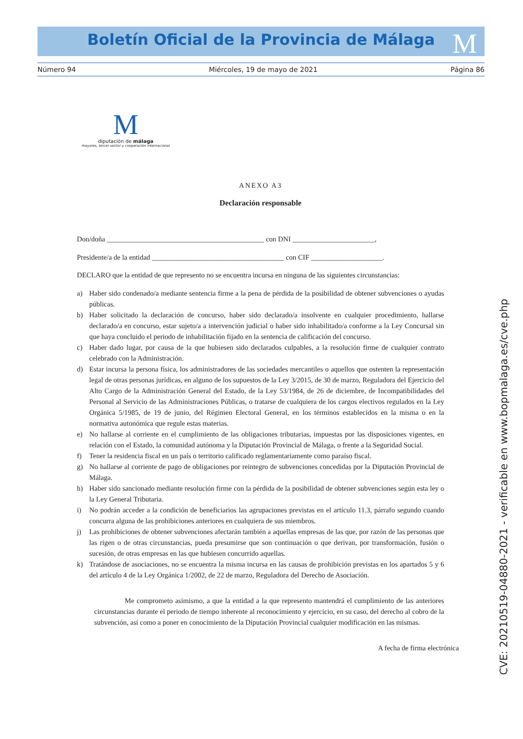Boletín Oficial de la Provincia de Málaga M
Número 94 Miércoles, 19 de mayo de 2021 Página 86
M
diputación de málaga
mayores, tercer sector y cooperación internacional
ANEXO A3
Declaración responsable
Don/doña ____________________________________________ con DNI _______________________,
Presidente/a de la entidad _____________________________________ con CIF ____________________.
DECLARO que la entidad de que represento no se encuentra incursa en ninguna de las siguientes circunstancias:
a) Haber sido condenado/a mediante sentencia firme a la pena de pérdida de la posibilidad de obtener subvenciones o ayudas públicas.
b) Haber solicitado la declaración de concurso, haber sido declarado/a insolvente en cualquier procedimiento, hallarse declarado/a en concurso, estar sujeto/a a intervención judicial o haber sido inhabilitado/a conforme a la Ley Concursal sin que haya concluido el periodo de inhabilitación fijado en la sentencia de calificación del concurso.
c) Haber dado lugar, por causa de la que hubiesen sido declarados culpables, a la resolución firme de cualquier contrato celebrado con la Administración.
d) Estar incursa la persona física, los administradores de las sociedades mercantiles o aquellos que ostenten la representación legal de otras personas jurídicas, en alguno de los supuestos de la Ley 3/2015, de 30 de marzo, Reguladora del Ejercicio del Alto Cargo de la Administración General del Estado, de la Ley 53/1984, de 26 de diciembre, de Incompatibilidades del Personal al Servicio de las Administraciones Públicas, o tratarse de cualquiera de los cargos electivos regulados en la Ley Orgánica 5/1985, de 19 de junio, del Régimen Electoral General, en los términos establecidos en la misma o en la normativa autonómica que regule estas materias.
e) No hallarse al corriente en el cumplimiento de las obligaciones tributarias, impuestas por las disposiciones vigentes, en relación con el Estado, la comunidad autónoma y la Diputación Provincial de Málaga, o frente a la Seguridad Social.
f) Tener la residencia fiscal en un país o territorio calificado reglamentariamente como paraíso fiscal.
g) No hallarse al corriente de pago de obligaciones por reintegro de subvenciones concedidas por la Diputación Provincial de Málaga.
h) Haber sido sancionado mediante resolución firme con la pérdida de la posibilidad de obtener subvenciones según esta ley o la Ley General Tributaria.
i) No podrán acceder a la condición de beneficiarios las agrupaciones previstas en el artículo 11.3, párrafo segundo cuando concurra alguna de las prohibiciones anteriores en cualquiera de sus miembros.
j) Las prohibiciones de obtener subvenciones afectarán también a aquellas empresas de las que, por razón de las personas que las rigen o de otras circunstancias, pueda presumirse que son continuación o que derivan, por transformación, fusión o sucesión, de otras empresas en las que hubiesen concurrido aquellas.
k) Tratándose de asociaciones, no se encuentra la misma incursa en las causas de prohibición previstas en los apartados 5 y 6 del artículo 4 de la Ley Orgánica 1/2002, de 22 de marzo, Reguladora del Derecho de Asociación.
Me comprometo asimismo, a que la entidad a la que represento mantendrá el cumplimiento de las anteriores circunstancias durante el periodo de tiempo inherente al reconocimiento y ejercicio, en su caso, del derecho al cobro de la subvención, así como a poner en conocimiento de la Diputación Provincial cualquier modificación en las mismas.
A fecha de firma electrónica
CVE: 20210519-04880-2021 - verificable en www.bopmalaga.es/cve.php